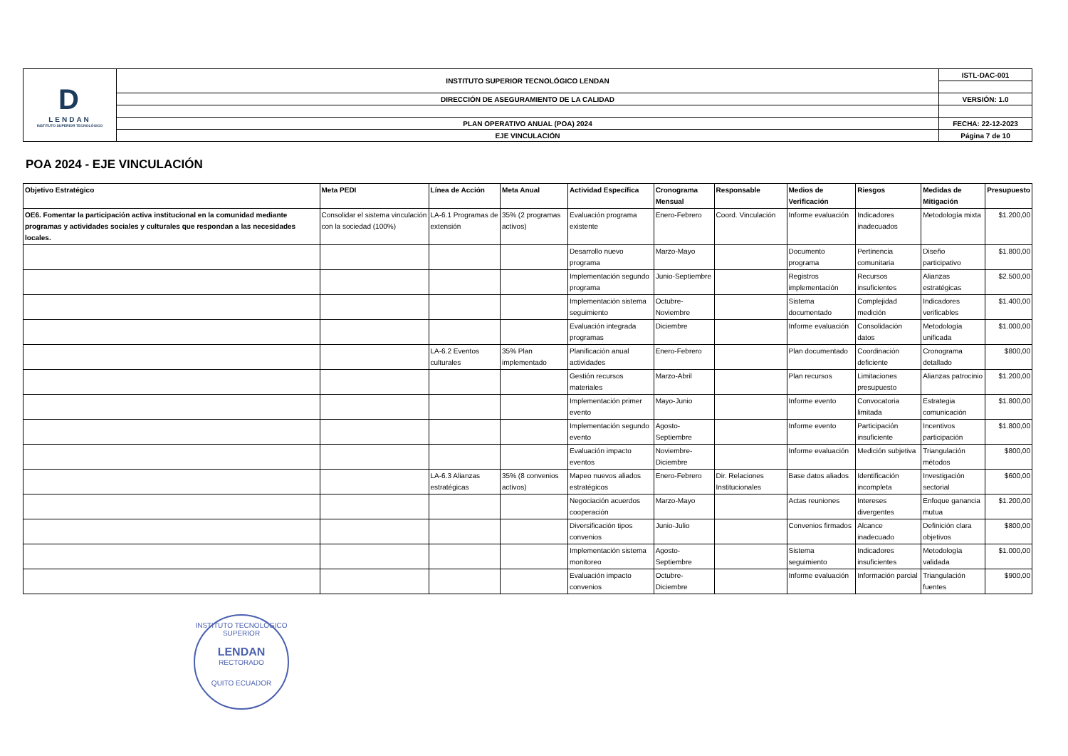| D LENDAN INSTITUTO SUPERIOR TECNOLÓGICO | INSTITUTO SUPERIOR TECNOLÓGICO LENDAN | ISTL-DAC-001 |
| | DIRECCIÓN DE ASEGURAMIENTO DE LA CALIDAD | VERSIÓN: 1.0 |
| | PLAN OPERATIVO ANUAL (POA) 2024 | FECHA: 22-12-2023 |
| | EJE VINCULACIÓN | Página 7 de 10 |
POA 2024 - EJE VINCULACIÓN
| Objetivo Estratégico | Meta PEDI | Línea de Acción | Meta Anual | Actividad Específica | Cronograma Mensual | Responsable | Medios de Verificación | Riesgos | Medidas de Mitigación | Presupuesto |
| --- | --- | --- | --- | --- | --- | --- | --- | --- | --- | --- |
| OE6. Fomentar la participación activa institucional en la comunidad mediante programas y actividades sociales y culturales que respondan a las necesidades locales. | Consolidar el sistema vinculación con la sociedad (100%) | LA-6.1 Programas de extensión | 35% (2 programas activos) | Evaluación programa existente | Enero-Febrero | Coord. Vinculación | Informe evaluación | Indicadores inadecuados | Metodología mixta | $1.200,00 |
| | | | | Desarrollo nuevo programa | Marzo-Mayo | | Documento programa | Pertinencia comunitaria | Diseño participativo | $1.800,00 |
| | | | | Implementación segundo programa | Junio-Septiembre | | Registros implementación | Recursos insuficientes | Alianzas estratégicas | $2.500,00 |
| | | | | Implementación sistema seguimiento | Octubre-Noviembre | | Sistema documentado | Complejidad medición | Indicadores verificables | $1.400,00 |
| | | | | Evaluación integrada programas | Diciembre | | Informe evaluación | Consolidación datos | Metodología unificada | $1.000,00 |
| | | LA-6.2 Eventos culturales | 35% Plan implementado | Planificación anual actividades | Enero-Febrero | | Plan documentado | Coordinación deficiente | Cronograma detallado | $800,00 |
| | | | | Gestión recursos materiales | Marzo-Abril | | Plan recursos | Limitaciones presupuesto | Alianzas patrocinio | $1.200,00 |
| | | | | Implementación primer evento | Mayo-Junio | | Informe evento | Convocatoria limitada | Estrategia comunicación | $1.800,00 |
| | | | | Implementación segundo evento | Agosto-Septiembre | | Informe evento | Participación insuficiente | Incentivos participación | $1.800,00 |
| | | | | Evaluación impacto eventos | Noviembre-Diciembre | | Informe evaluación | Medición subjetiva | Triangulación métodos | $800,00 |
| | | LA-6.3 Alianzas estratégicas | 35% (8 convenios activos) | Mapeo nuevos aliados estratégicos | Enero-Febrero | Dir. Relaciones Institucionales | Base datos aliados | Identificación incompleta | Investigación sectorial | $600,00 |
| | | | | Negociación acuerdos cooperación | Marzo-Mayo | | Actas reuniones | Intereses divergentes | Enfoque ganancia mutua | $1.200,00 |
| | | | | Diversificación tipos convenios | Junio-Julio | | Convenios firmados | Alcance inadecuado | Definición clara objetivos | $800,00 |
| | | | | Implementación sistema monitoreo | Agosto-Septiembre | | Sistema seguimiento | Indicadores insuficientes | Metodología validada | $1.000,00 |
| | | | | Evaluación impacto convenios | Octubre-Diciembre | | Informe evaluación | Información parcial | Triangulación fuentes | $900,00 |
INSTITUTO TECNOLÓGICO SUPERIOR
LENDAN
RECTORADO
QUITO ECUADOR